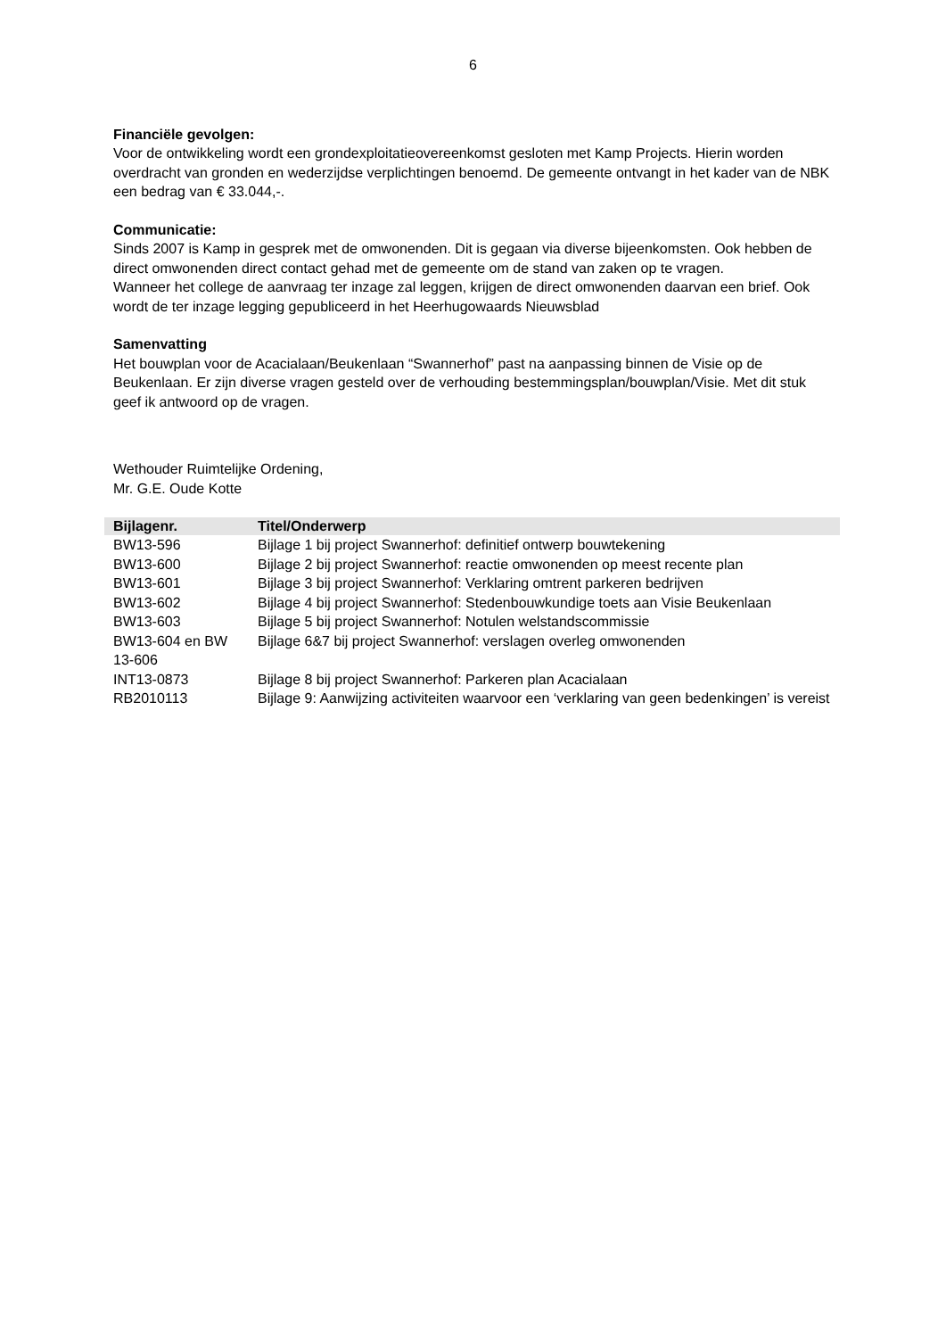6
Financiële gevolgen:
Voor de ontwikkeling wordt een grondexploitatieovereenkomst gesloten met Kamp Projects. Hierin worden overdracht van gronden en wederzijdse verplichtingen benoemd. De gemeente ontvangt in het kader van de NBK een bedrag van € 33.044,-.
Communicatie:
Sinds 2007 is Kamp in gesprek met de omwonenden. Dit is gegaan via diverse bijeenkomsten. Ook hebben de direct omwonenden direct contact gehad met de gemeente om de stand van zaken op te vragen.
Wanneer het college de aanvraag ter inzage zal leggen, krijgen de direct omwonenden daarvan een brief. Ook wordt de ter inzage legging gepubliceerd in het Heerhugowaards Nieuwsblad
Samenvatting
Het bouwplan voor de Acacialaan/Beukenlaan “Swannerhof” past na aanpassing binnen de Visie op de Beukenlaan. Er zijn diverse vragen gesteld over de verhouding bestemmingsplan/bouwplan/Visie. Met dit stuk geef ik antwoord op de vragen.
Wethouder Ruimtelijke Ordening,
Mr. G.E. Oude Kotte
| Bijlagenr. | Titel/Onderwerp |
| --- | --- |
| BW13-596 | Bijlage 1 bij project Swannerhof: definitief ontwerp bouwtekening |
| BW13-600 | Bijlage 2 bij project Swannerhof: reactie omwonenden op meest recente plan |
| BW13-601 | Bijlage 3 bij project Swannerhof: Verklaring omtrent parkeren bedrijven |
| BW13-602 | Bijlage 4 bij project Swannerhof: Stedenbouwkundige toets aan Visie Beukenlaan |
| BW13-603 | Bijlage 5 bij project Swannerhof: Notulen welstandscommissie |
| BW13-604 en BW 13-606 | Bijlage 6&7 bij project Swannerhof: verslagen overleg omwonenden |
| INT13-0873 | Bijlage 8 bij project Swannerhof: Parkeren plan Acacialaan |
| RB2010113 | Bijlage 9: Aanwijzing activiteiten waarvoor een ‘verklaring van geen bedenkingen’ is vereist |